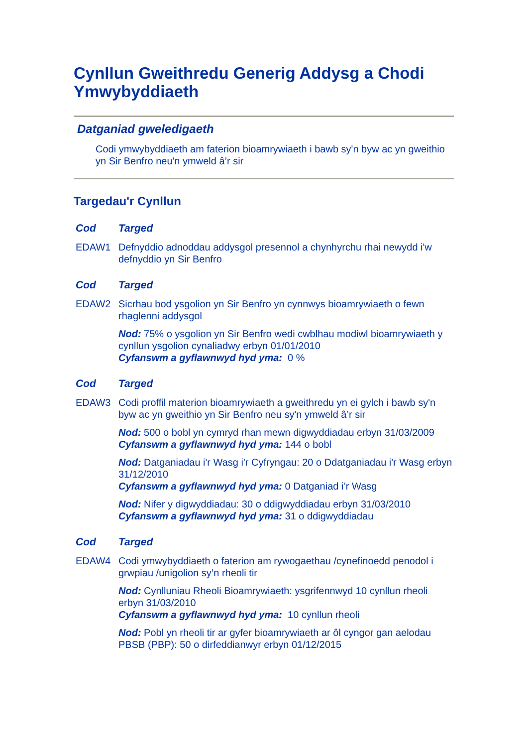Cynllun Gweithredu Generig Addysg a Chodi Ymwybyddiaeth
Datganiad gweledigaeth
Codi ymwybyddiaeth am faterion bioamrywiaeth i bawb sy'n byw ac yn gweithio yn Sir Benfro neu'n ymweld â’r sir
Targedau'r Cynllun
| Cod | Targed |
| --- | --- |
| EDAW1 | Defnyddio adnoddau addysgol presennol a chynhyrchu rhai newydd i'w defnyddio yn Sir Benfro |
| Cod | Targed |
| --- | --- |
| EDAW2 | Sicrhau bod ysgolion yn Sir Benfro yn cynnwys bioamrywiaeth o fewn rhaglenni addysgol Nod: 75% o ysgolion yn Sir Benfro wedi cwblhau modiwl bioamrywiaeth y cynllun ysgolion cynaliadwy erbyn 01/01/2010 Cyfanswm a gyflawnwyd hyd yma: 0 % |
| Cod | Targed |
| --- | --- |
| EDAW3 | Codi proffil materion bioamrywiaeth a gweithredu yn ei gylch i bawb sy'n byw ac yn gweithio yn Sir Benfro neu sy'n ymweld â’r sir Nod: 500 o bobl yn cymryd rhan mewn digwyddiadau erbyn 31/03/2009 Cyfanswm a gyflawnwyd hyd yma: 144 o bobl Nod: Datganiadau i'r Wasg i'r Cyfryngau: 20 o Ddatganiadau i'r Wasg erbyn 31/12/2010 Cyfanswm a gyflawnwyd hyd yma: 0 Datganiad i’r Wasg Nod: Nifer y digwyddiadau: 30 o ddigwyddiadau erbyn 31/03/2010 Cyfanswm a gyflawnwyd hyd yma: 31 o ddigwyddiadau |
| Cod | Targed |
| --- | --- |
| EDAW4 | Codi ymwybyddiaeth o faterion am rywogaethau /cynefinoedd penodol i grwpiau /unigolion sy’n rheoli tir Nod: Cynlluniau Rheoli Bioamrywiaeth: ysgrifennwyd 10 cynllun rheoli erbyn 31/03/2010 Cyfanswm a gyflawnwyd hyd yma: 10 cynllun rheoli Nod: Pobl yn rheoli tir ar gyfer bioamrywiaeth ar ôl cyngor gan aelodau PBSB (PBP): 50 o dirfeddianwyr erbyn 01/12/2015 |